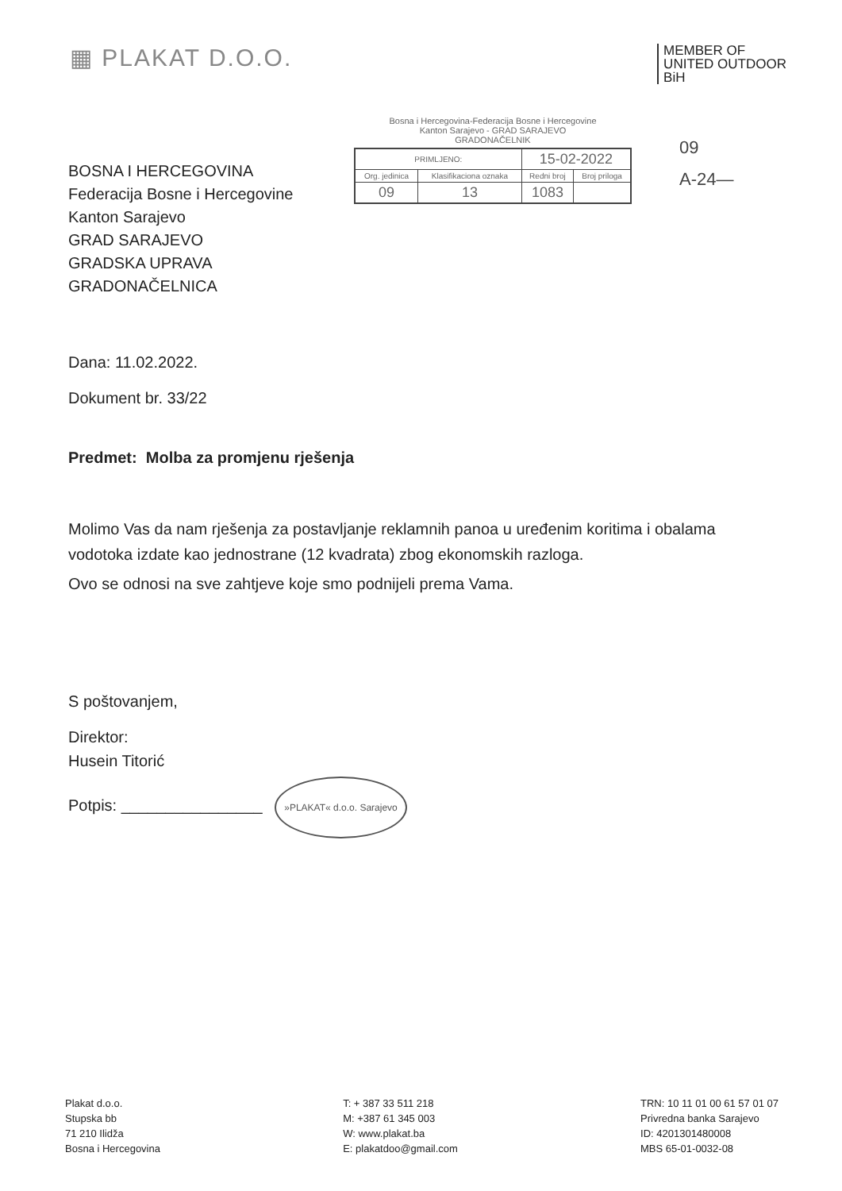▦ PLAKAT D.O.O.
MEMBER OF
UNITED OUTDOOR
BiH
BOSNA I HERCEGOVINA
Federacija Bosne i Hercegovine
Kanton Sarajevo
GRAD SARAJEVO
GRADSKA UPRAVA
GRADONAČELNICA
Bosna i Hercegovina-Federacija Bosne i Hercegovine
Kanton Sarajevo - GRAD SARAJEVO
GRADONAČELNIK
| PRIMLJENO: | | 15-02-2022 | |
| Org. jedinica | Klasifikaciona oznaka | Redni broj | Broj priloga |
| 09 | 13 | 1083 | |
09
A-24—
Dana: 11.02.2022.
Dokument br. 33/22
Predmet: Molba za promjenu rješenja
Molimo Vas da nam rješenja za postavljanje reklamnih panoa u uređenim koritima i obalama vodotoka izdate kao jednostrane (12 kvadrata) zbog ekonomskih razloga.
Ovo se odnosi na sve zahtjeve koje smo podnijeli prema Vama.
S poštovanjem,
Direktor:
Husein Titorić
Potpis: ________________ »PLAKAT« d.o.o. Sarajevo
Plakat d.o.o.
Stupska bb
71 210 Ilidža
Bosna i Hercegovina
T: + 387 33 511 218
M: +387 61 345 003
W: www.plakat.ba
E: plakatdoo@gmail.com
TRN: 10 11 01 00 61 57 01 07
Privredna banka Sarajevo
ID: 4201301480008
MBS 65-01-0032-08